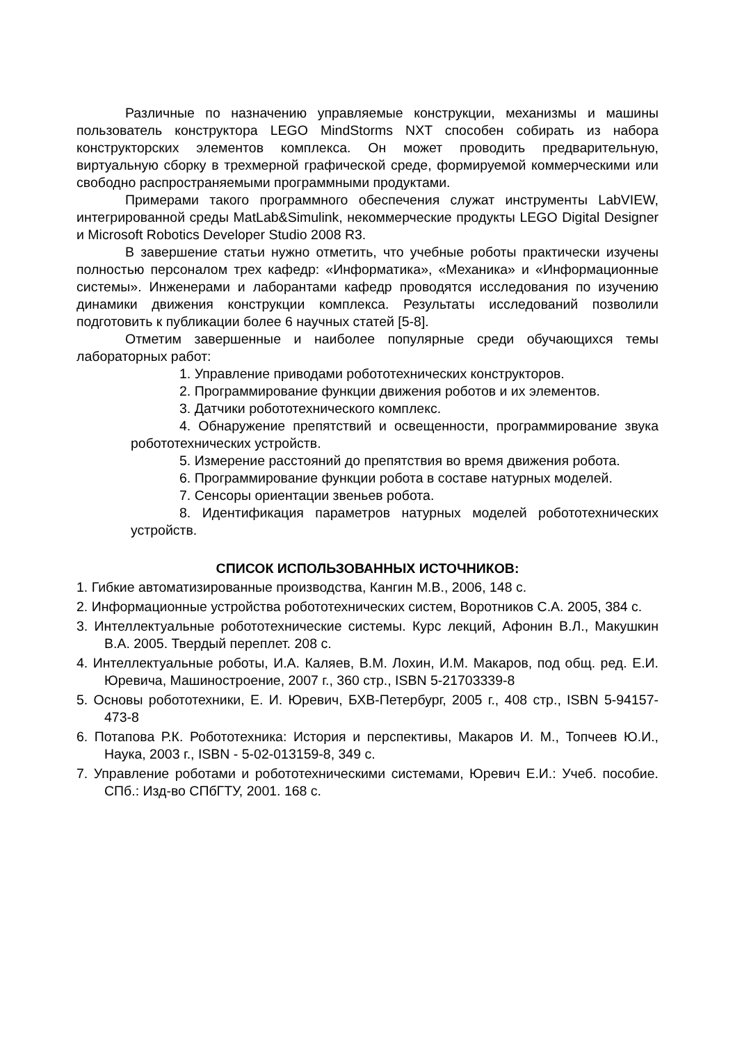Различные по назначению управляемые конструкции, механизмы и машины пользователь конструктора LEGO MindStorms NXT способен собирать из набора конструкторских элементов комплекса. Он может проводить предварительную, виртуальную сборку в трехмерной графической среде, формируемой коммерческими или свободно распространяемыми программными продуктами.
Примерами такого программного обеспечения служат инструменты LabVIEW, интегрированной среды MatLab&Simulink, некоммерческие продукты LEGO Digital Designer и Microsoft Robotics Developer Studio 2008 R3.
В завершение статьи нужно отметить, что учебные роботы практически изучены полностью персоналом трех кафедр: «Информатика», «Механика» и «Информационные системы». Инженерами и лаборантами кафедр проводятся исследования по изучению динамики движения конструкции комплекса. Результаты исследований позволили подготовить к публикации более 6 научных статей [5-8].
Отметим завершенные и наиболее популярные среди обучающихся темы лабораторных работ:
1. Управление приводами робототехнических конструкторов.
2. Программирование функции движения роботов и их элементов.
3. Датчики робототехнического комплекс.
4. Обнаружение препятствий и освещенности, программирование звука робототехнических устройств.
5. Измерение расстояний до препятствия во время движения робота.
6. Программирование функции робота в составе натурных моделей.
7. Сенсоры ориентации звеньев робота.
8. Идентификация параметров натурных моделей робототехнических устройств.
СПИСОК ИСПОЛЬЗОВАННЫХ ИСТОЧНИКОВ:
1. Гибкие автоматизированные производства, Кангин М.В., 2006, 148 с.
2. Информационные устройства робототехнических систем, Воротников С.А. 2005, 384 с.
3. Интеллектуальные робототехнические системы. Курс лекций, Афонин В.Л., Макушкин В.А. 2005. Твердый переплет. 208 с.
4. Интеллектуальные роботы, И.А. Каляев, В.М. Лохин, И.М. Макаров, под общ. ред. Е.И. Юревича, Машиностроение, 2007 г., 360 стр., ISBN 5-21703339-8
5. Основы робототехники, Е. И. Юревич, БХВ-Петербург, 2005 г., 408 стр., ISBN 5-94157-473-8
6. Потапова Р.К. Робототехника: История и перспективы, Макаров И. М., Топчеев Ю.И., Наука, 2003 г., ISBN - 5-02-013159-8, 349 с.
7. Управление роботами и робототехническими системами, Юревич Е.И.: Учеб. пособие. СПб.: Изд-во СПбГТУ, 2001. 168 с.